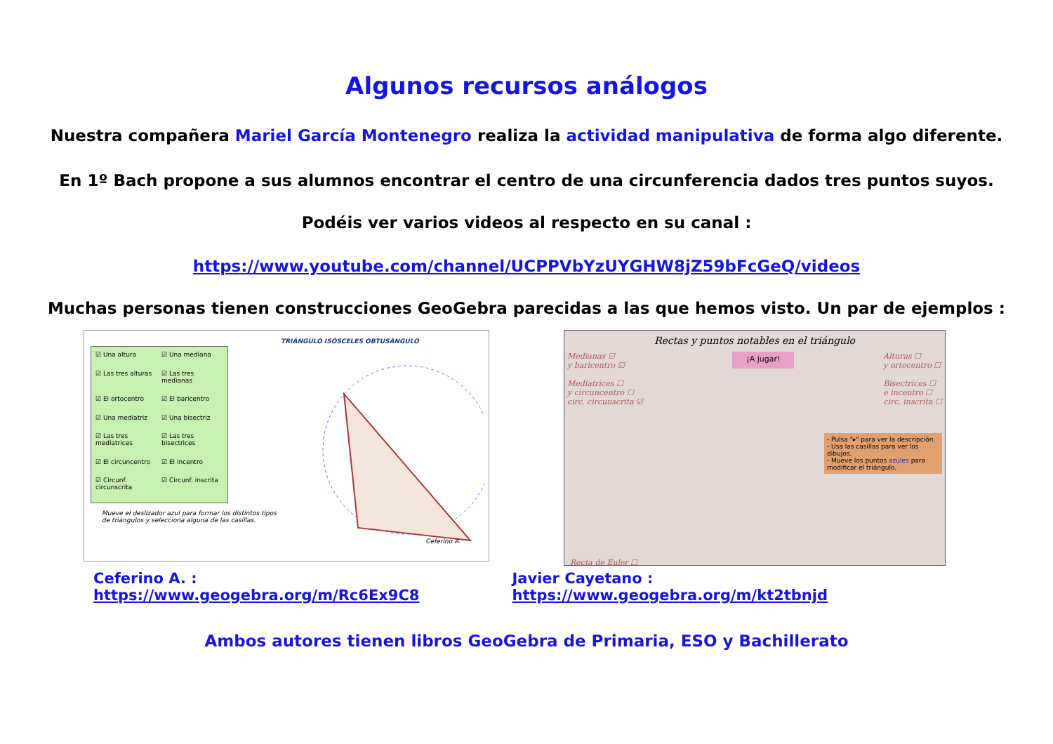Algunos recursos análogos
Nuestra compañera Mariel García Montenegro realiza la actividad manipulativa de forma algo diferente.
En 1º Bach propone a sus alumnos encontrar el centro de una circunferencia dados tres puntos suyos.
Podéis ver varios videos al respecto en su canal :
https://www.youtube.com/channel/UCPPVbYzUYGHW8jZ59bFcGeQ/videos
Muchas personas tienen construcciones GeoGebra parecidas a las que hemos visto. Un par de ejemplos :
TRIÁNGULO ISÓSCELES OBTUSÁNGULO
☑ Una altura ☑ Una mediana ☑ Las tres alturas ☑ Las tres medianas ☑ El ortocentro ☑ El baricentro ☑ Una mediatriz ☑ Una bisectriz ☑ Las tres mediatrices ☑ Las tres bisectrices ☑ El circuncentro ☑ El incentro ☑ Circunf. circunscrita ☑ Circunf. inscrita
Mueve el deslizador azul para formar los distintos tipos de triángulos y selecciona alguna de las casillas.
Ceferino A.
Rectas y puntos notables en el triángulo
Medianas ☑
y baricentro ☑
Mediatrices ☐
y circuncentro ☐
circ. circunscrita ☑
¡A jugar!
Alturas ☐
y ortocentro ☐
Bisectrices ☐
e incentro ☐
circ. inscrita ☐
- Pulsa "▸" para ver la descripción.
- Usa las casillas para ver los dibujos.
- Mueve los puntos azules para modificar el triángulo.
Recta de Euler ☐
Ceferino A. : https://www.geogebra.org/m/Rc6Ex9C8 Javier Cayetano : https://www.geogebra.org/m/kt2tbnjd
Ambos autores tienen libros GeoGebra de Primaria, ESO y Bachillerato